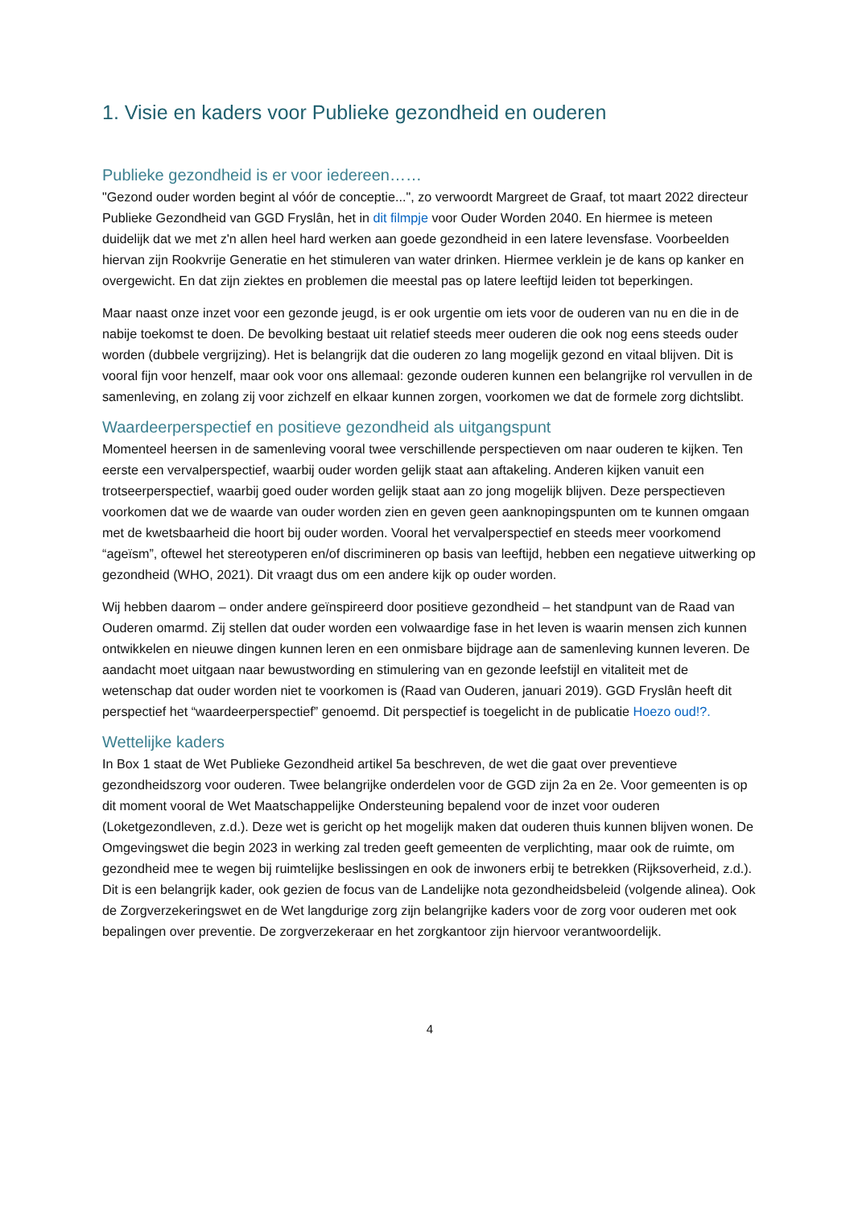1. Visie en kaders voor Publieke gezondheid en ouderen
Publieke gezondheid is er voor iedereen……
"Gezond ouder worden begint al vóór de conceptie...", zo verwoordt Margreet de Graaf, tot maart 2022 directeur Publieke Gezondheid van GGD Fryslân, het in dit filmpje voor Ouder Worden 2040. En hiermee is meteen duidelijk dat we met z'n allen heel hard werken aan goede gezondheid in een latere levensfase. Voorbeelden hiervan zijn Rookvrije Generatie en het stimuleren van water drinken. Hiermee verklein je de kans op kanker en overgewicht. En dat zijn ziektes en problemen die meestal pas op latere leeftijd leiden tot beperkingen.
Maar naast onze inzet voor een gezonde jeugd, is er ook urgentie om iets voor de ouderen van nu en die in de nabije toekomst te doen. De bevolking bestaat uit relatief steeds meer ouderen die ook nog eens steeds ouder worden (dubbele vergrijzing). Het is belangrijk dat die ouderen zo lang mogelijk gezond en vitaal blijven. Dit is vooral fijn voor henzelf, maar ook voor ons allemaal: gezonde ouderen kunnen een belangrijke rol vervullen in de samenleving, en zolang zij voor zichzelf en elkaar kunnen zorgen, voorkomen we dat de formele zorg dichtslibt.
Waardeerperspectief en positieve gezondheid als uitgangspunt
Momenteel heersen in de samenleving vooral twee verschillende perspectieven om naar ouderen te kijken. Ten eerste een vervalperspectief, waarbij ouder worden gelijk staat aan aftakeling. Anderen kijken vanuit een trotseerperspectief, waarbij goed ouder worden gelijk staat aan zo jong mogelijk blijven. Deze perspectieven voorkomen dat we de waarde van ouder worden zien en geven geen aanknopingspunten om te kunnen omgaan met de kwetsbaarheid die hoort bij ouder worden. Vooral het vervalperspectief en steeds meer voorkomend “ageïsm”, oftewel het stereotyperen en/of discrimineren op basis van leeftijd, hebben een negatieve uitwerking op gezondheid (WHO, 2021). Dit vraagt dus om een andere kijk op ouder worden.
Wij hebben daarom – onder andere geïnspireerd door positieve gezondheid – het standpunt van de Raad van Ouderen omarmd. Zij stellen dat ouder worden een volwaardige fase in het leven is waarin mensen zich kunnen ontwikkelen en nieuwe dingen kunnen leren en een onmisbare bijdrage aan de samenleving kunnen leveren. De aandacht moet uitgaan naar bewustwording en stimulering van en gezonde leefstijl en vitaliteit met de wetenschap dat ouder worden niet te voorkomen is (Raad van Ouderen, januari 2019). GGD Fryslân heeft dit perspectief het “waardeerperspectief” genoemd. Dit perspectief is toegelicht in de publicatie Hoezo oud!?.
Wettelijke kaders
In Box 1 staat de Wet Publieke Gezondheid artikel 5a beschreven, de wet die gaat over preventieve gezondheidszorg voor ouderen. Twee belangrijke onderdelen voor de GGD zijn 2a en 2e. Voor gemeenten is op dit moment vooral de Wet Maatschappelijke Ondersteuning bepalend voor de inzet voor ouderen (Loketgezondleven, z.d.). Deze wet is gericht op het mogelijk maken dat ouderen thuis kunnen blijven wonen. De Omgevingswet die begin 2023 in werking zal treden geeft gemeenten de verplichting, maar ook de ruimte, om gezondheid mee te wegen bij ruimtelijke beslissingen en ook de inwoners erbij te betrekken (Rijksoverheid, z.d.). Dit is een belangrijk kader, ook gezien de focus van de Landelijke nota gezondheidsbeleid (volgende alinea). Ook de Zorgverzekeringswet en de Wet langdurige zorg zijn belangrijke kaders voor de zorg voor ouderen met ook bepalingen over preventie. De zorgverzekeraar en het zorgkantoor zijn hiervoor verantwoordelijk.
4